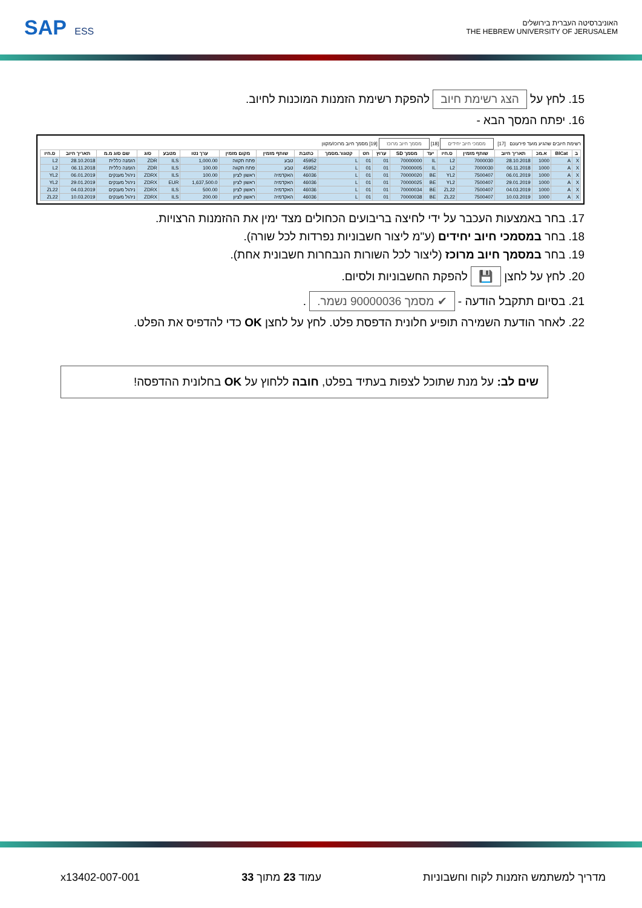SAP ESS
האוניברסיטה העברית בירושלים
THE HEBREW UNIVERSITY OF JERUSALEM
15. לחץ על הצג רשימת חיוב להפקת רשימת הזמנות המוכנות לחיוב.
16. יפתח המסך הבא -
רשימת חיובים שהגיע מועד פירעונם [17] מסמכי חיוב יחידים [18] מסמך חיוב מרוכז [19] מסמך חיוב מרוכז/מקוון
| ב | BlCat | א.מכ | תאריך חיוב | שותף מזמין | ס.חיו | יעד | מסמך SD | ערוץ | חט | קטגור.מסמך | כתובת | שותף מזמין | מקום מזמין | ערך נטו | מטבע | סוג | שם סוג מ.מ | תאריך חיוב | ס.חיו |
| --- | --- | --- | --- | --- | --- | --- | --- | --- | --- | --- | --- | --- | --- | --- | --- | --- | --- | --- | --- |
| X | A | 1000 | 28.10.2018 | 7000030 | L2 | IL | 70000000 | 01 | 01 | L | 45952 | טבע | פתח תקווה | 1,000.00 | ILS | ZDR | הזמנה כללית | 28.10.2018 | L2 |
| X | A | 1000 | 06.11.2018 | 7000030 | L2 | IL | 70000005 | 01 | 01 | L | 45952 | טבע | פתח תקווה | 100.00 | ILS | ZDR | הזמנה כללית | 06.11.2018 | L2 |
| X | A | 1000 | 06.01.2019 | 7500407 | YL2 | BE | 70000020 | 01 | 01 | L | 46036 | האקדמיה | ראשון לציון | 100.00 | ILS | ZDRX | ניהול מענקים | 06.01.2019 | YL2 |
| X | A | 1000 | 29.01.2019 | 7500407 | YL2 | BE | 70000025 | 01 | 01 | L | 46036 | האקדמיה | ראשון לציון | 1,637,500.0 | EUR | ZDRX | ניהול מענקים | 29.01.2019 | YL2 |
| X | A | 1000 | 04.03.2019 | 7500407 | ZL22 | BE | 70000034 | 01 | 01 | L | 46036 | האקדמיה | ראשון לציון | 500.00 | ILS | ZDRX | ניהול מענקים | 04.03.2019 | ZL22 |
| X | A | 1000 | 10.03.2019 | 7500407 | ZL22 | BE | 70000038 | 01 | 01 | L | 46036 | האקדמיה | ראשון לציון | 200.00 | ILS | ZDRX | ניהול מענקים | 10.03.2019 | ZL22 |
17. בחר באמצעות העכבר על ידי לחיצה בריבועים הכחולים מצד ימין את ההזמנות הרצויות.
18. בחר במסמכי חיוב יחידים (ע"מ ליצור חשבוניות נפרדות לכל שורה).
19. בחר במסמך חיוב מרוכז (ליצור לכל השורות הנבחרות חשבונית אחת).
20. לחץ על לחצן 💾 להפקת החשבוניות ולסיום.
21. בסיום תתקבל הודעה - ✔ מסמך 90000036 נשמר. .
22. לאחר הודעת השמירה תופיע חלונית הדפסת פלט. לחץ על לחצן OK כדי להדפיס את הפלט.
שים לב: על מנת שתוכל לצפות בעתיד בפלט, חובה ללחוץ על OK בחלונית ההדפסה!
מדריך למשתמש הזמנות לקוח וחשבוניות עמוד 23 מתוך 33 x13402-007-001